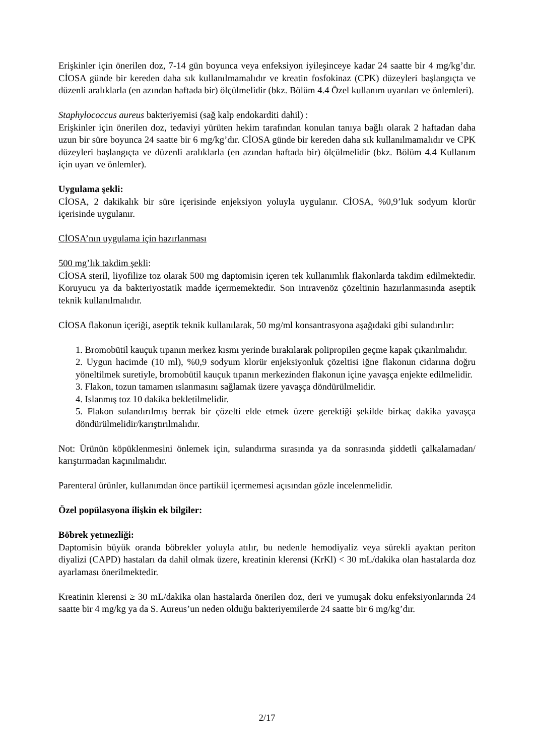Erişkinler için önerilen doz, 7-14 gün boyunca veya enfeksiyon iyileşinceye kadar 24 saatte bir 4 mg/kg’dır. CİOSA günde bir kereden daha sık kullanılmamalıdır ve kreatin fosfokinaz (CPK) düzeyleri başlangıçta ve düzenli aralıklarla (en azından haftada bir) ölçülmelidir (bkz. Bölüm 4.4 Özel kullanım uyarıları ve önlemleri).
Staphylococcus aureus bakteriyemisi (sağ kalp endokarditi dahil) :
Erişkinler için önerilen doz, tedaviyi yürüten hekim tarafından konulan tanıya bağlı olarak 2 haftadan daha uzun bir süre boyunca 24 saatte bir 6 mg/kg’dır. CİOSA günde bir kereden daha sık kullanılmamalıdır ve CPK düzeyleri başlangıçta ve düzenli aralıklarla (en azından haftada bir) ölçülmelidir (bkz. Bölüm 4.4 Kullanım için uyarı ve önlemler).
Uygulama şekli:
CİOSA, 2 dakikalık bir süre içerisinde enjeksiyon yoluyla uygulanır. CİOSA, %0,9’luk sodyum klorür içerisinde uygulanır.
CİOSA’nın uygulama için hazırlanması
500 mg’lık takdim şekli:
CİOSA steril, liyofilize toz olarak 500 mg daptomisin içeren tek kullanımlık flakonlarda takdim edilmektedir. Koruyucu ya da bakteriyostatik madde içermemektedir. Son intravenöz çözeltinin hazırlanmasında aseptik teknik kullanılmalıdır.
CİOSA flakonun içeriği, aseptik teknik kullanılarak, 50 mg/ml konsantrasyona aşağıdaki gibi sulandırılır:
1. Bromobütil kauçuk tıpanın merkez kısmı yerinde bırakılarak polipropilen geçme kapak çıkarılmalıdır.
2. Uygun hacimde (10 ml), %0,9 sodyum klorür enjeksiyonluk çözeltisi iğne flakonun cidarına doğru yöneltilmek suretiyle, bromobütil kauçuk tıpanın merkezinden flakonun içine yavaşça enjekte edilmelidir.
3. Flakon, tozun tamamen ıslanmasını sağlamak üzere yavaşça döndürülmelidir.
4. Islanmış toz 10 dakika bekletilmelidir.
5. Flakon sulandırılmış berrak bir çözelti elde etmek üzere gerektiği şekilde birkaç dakika yavaşça döndürülmelidir/karıştırılmalıdır.
Not: Ürünün köpüklenmesini önlemek için, sulandırma sırasında ya da sonrasında şiddetli çalkalamadan/ karıştırmadan kaçınılmalıdır.
Parenteral ürünler, kullanımdan önce partikül içermemesi açısından gözle incelenmelidir.
Özel popülasyona ilişkin ek bilgiler:
Böbrek yetmezliği:
Daptomisin büyük oranda böbrekler yoluyla atılır, bu nedenle hemodiyaliz veya sürekli ayaktan periton diyalizi (CAPD) hastaları da dahil olmak üzere, kreatinin klerensi (KrKl) < 30 mL/dakika olan hastalarda doz ayarlaması önerilmektedir.
Kreatinin klerensi ≥ 30 mL/dakika olan hastalarda önerilen doz, deri ve yumuşak doku enfeksiyonlarında 24 saatte bir 4 mg/kg ya da S. Aureus’un neden olduğu bakteriyemilerde 24 saatte bir 6 mg/kg’dır.
2/17